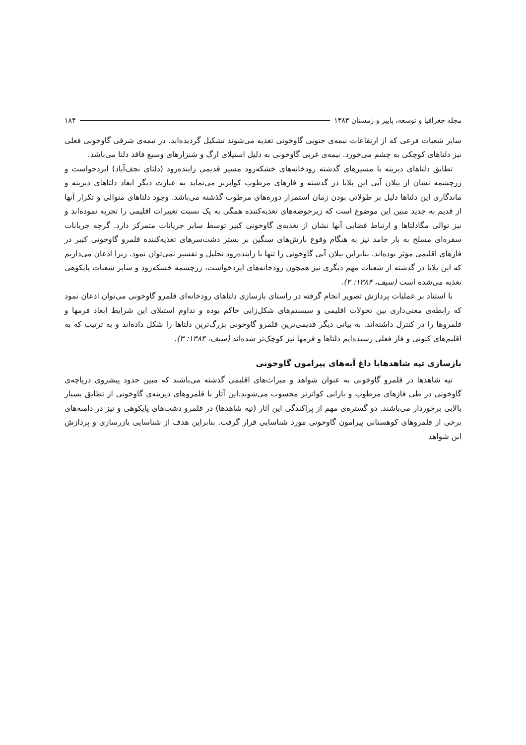مجله جغرافیا و توسعه، پاییز و زمستان ۱۳۸۳ ۱۸۴
سایر شعبات فرعی که از ارتفاعات نیمه‌ی جنوبی گاوخونی تغذیه می‌شوند تشکیل گردیده‌اند. در نیمه‌ی شرقی گاوخونی فعلی نیز دلتاهای کوچکی به چشم می‌خورد. نیمه‌ی غربی گاوخونی به دلیل استیلای ارگ و شنزارهای وسیع فاقد دلتا می‌باشد.
تطابق دلتاهای دیرینه با مسیرهای گذشته رودخانه‌های خشکه‌رود مسیر قدیمی زاینده‌رود (دلتای نجف‌آباد) ایزدخواست و زرچشمه نشان از بیلان آبی این پلایا در گذشته و فازهای مرطوب کواترنر می‌نماید به عبارت دیگر ابعاد دلتاهای دیرینه و ماندگاری این دلتاها دلیل بر طولانی بودن زمان استمرار دوره‌های مرطوب گذشته می‌باشد. وجود دلتاهای متوالی و تکرار آنها از قدیم به جدید مبین این موضوع است که زیرحوضه‌های تغذیه‌کننده همگی به یک نسبت تغییرات اقلیمی را تجربه نموده‌اند و نیز توالی مگادلتاها و ارتباط فضایی آنها نشان از تغذیه‌ی گاوخونی کبیر توسط سایر جریانات متمرکز دارد. گرچه جریانات سفره‌ای مسلح به بار جامد نیز به هنگام وقوع بارش‌های سنگین بر بستر دشت‌سرهای تغذیه‌کننده قلمرو گاوخونی کبیر در فازهای اقلیمی مؤثر بوده‌اند. بنابراین بیلان آبی گاوخونی را تنها با زاینده‌رود تحلیل و تفسیر نمی‌توان نمود. زیرا اذعان می‌داریم که این پلایا در گذشته از شعبات مهم دیگری نیز همچون رودخانه‌های ایزدخواست، زرچشمه خشکه‌رود و سایر شعبات پایکوهی تغذیه می‌شده است (سیف، ۱۳۸۴: ۳).
با استناد بر عملیات پردازش تصویر انجام گرفته در راستای بازسازی دلتاهای رودخانه‌ای قلمرو گاوخونی می‌توان اذعان نمود که رابطه‌ی معنی‌داری بین تحولات اقلیمی و سیستم‌های شکل‌زایی حاکم بوده و تداوم استیلای این شرایط ابعاد فرمها و قلمروها را در کنترل داشته‌اند. به بیانی دیگر قدیمی‌ترین قلمرو گاوخونی بزرگ‌ترین دلتاها را شکل داده‌اند و به ترتیب که به اقلیم‌های کنونی و فاز فعلی رسیده‌ایم دلتاها و فرمها نیز کوچک‌تر شده‌اند (سیف، ۱۳۸۴: ۳).
بازسازی تپه شاهدهایا داغ آبه‌های پیرامون گاوخونی
تپه شاهدها در قلمرو گاوخونی به عنوان شواهد و میراث‌های اقلیمی گذشته می‌باشند که مبین حدود پیشروی دریاچه‌ی گاوخونی در طی فازهای مرطوب و بارانی کواترنر محسوب می‌شوند.این آثار با قلمروهای دیرینه‌ی گاوخونی از تطابق بسیار بالایی برخوردار می‌باشند. دو گستره‌ی مهم از پراکندگی این آثار (تپه شاهدها) در قلمرو دشت‌های پایکوهی و نیز در دامنه‌های برخی از قلمروهای کوهستانی پیرامون گاوخونی مورد شناسایی قرار گرفت. بنابراین هدف از شناسایی بازرسازی و پردازش این شواهد